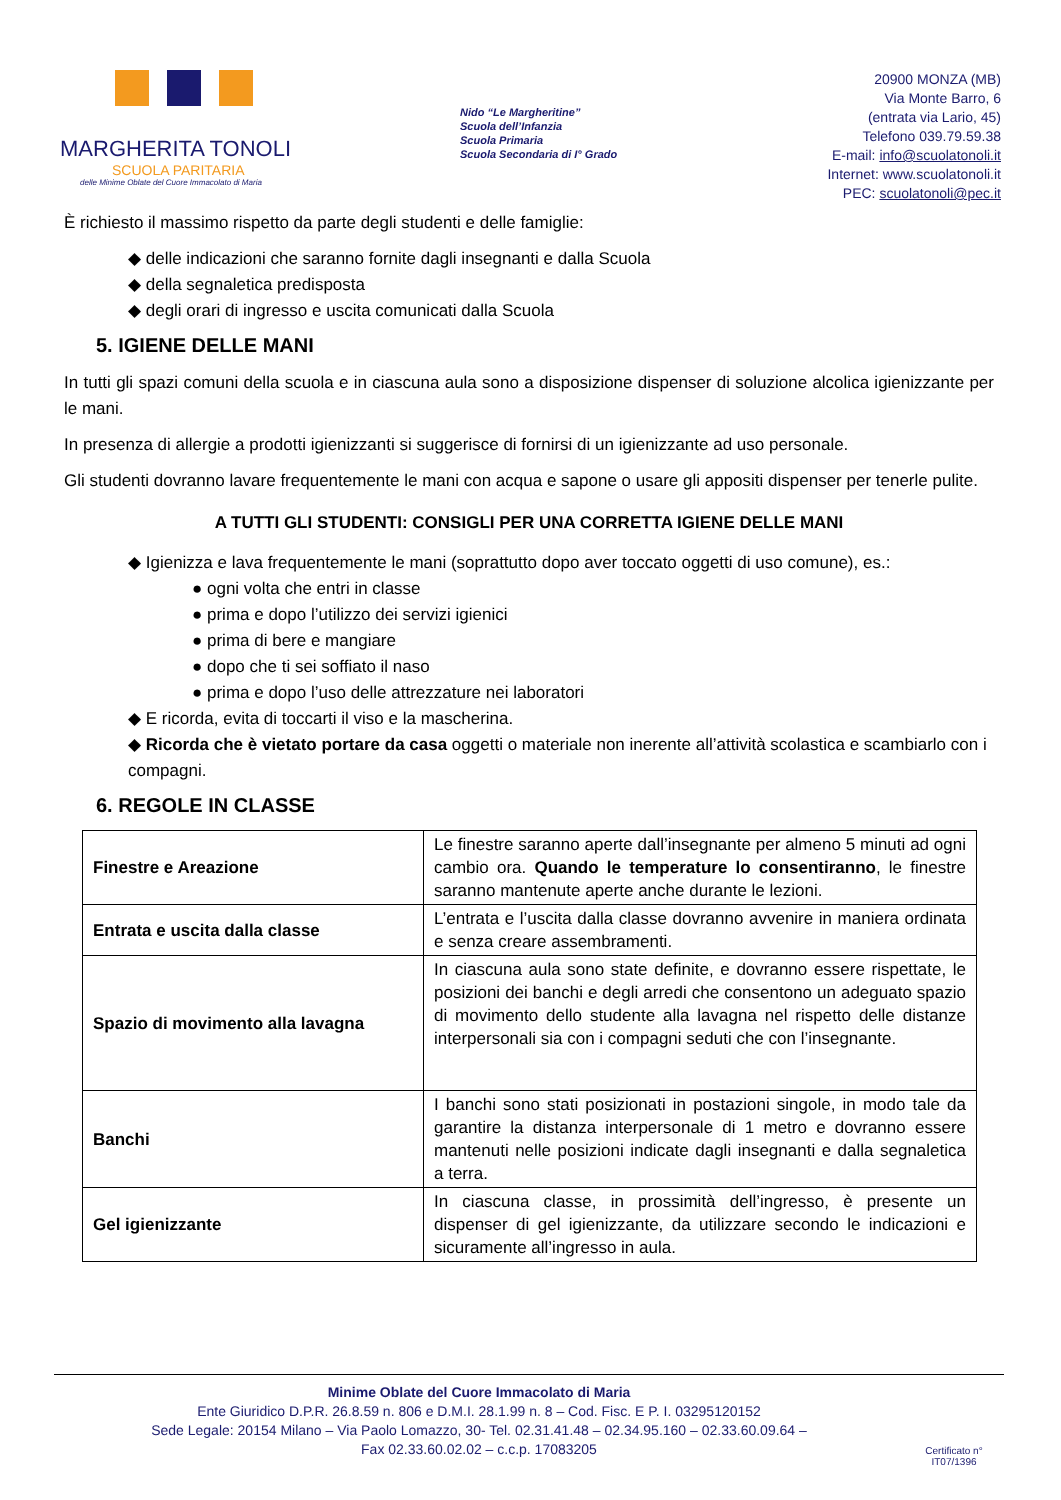MARGHERITA TONOLI
SCUOLA PARITARIA
delle Minime Oblate del Cuore Immacolato di Maria
Nido “Le Margheritine”
Scuola dell’Infanzia
Scuola Primaria
Scuola Secondaria di I° Grado
20900 MONZA (MB)
Via Monte Barro, 6
(entrata via Lario, 45)
Telefono 039.79.59.38
E-mail: info@scuolatonoli.it
Internet: www.scuolatonoli.it
PEC: scuolatonoli@pec.it
È richiesto il massimo rispetto da parte degli studenti e delle famiglie:
◆ delle indicazioni che saranno fornite dagli insegnanti e dalla Scuola
◆ della segnaletica predisposta
◆ degli orari di ingresso e uscita comunicati dalla Scuola
5. IGIENE DELLE MANI
In tutti gli spazi comuni della scuola e in ciascuna aula sono a disposizione dispenser di soluzione alcolica igienizzante per le mani.
In presenza di allergie a prodotti igienizzanti si suggerisce di fornirsi di un igienizzante ad uso personale.
Gli studenti dovranno lavare frequentemente le mani con acqua e sapone o usare gli appositi dispenser per tenerle pulite.
A TUTTI GLI STUDENTI: CONSIGLI PER UNA CORRETTA IGIENE DELLE MANI
◆ Igienizza e lava frequentemente le mani (soprattutto dopo aver toccato oggetti di uso comune), es.:
● ogni volta che entri in classe
● prima e dopo l’utilizzo dei servizi igienici
● prima di bere e mangiare
● dopo che ti sei soffiato il naso
● prima e dopo l’uso delle attrezzature nei laboratori
◆ E ricorda, evita di toccarti il viso e la mascherina.
◆ Ricorda che è vietato portare da casa oggetti o materiale non inerente all’attività scolastica e scambiarlo con i compagni.
6. REGOLE IN CLASSE
| Finestre e Areazione | Le finestre saranno aperte dall’insegnante per almeno 5 minuti ad ogni cambio ora. Quando le temperature lo consentiranno , le finestre saranno mantenute aperte anche durante le lezioni. |
| Entrata e uscita dalla classe | L’entrata e l’uscita dalla classe dovranno avvenire in maniera ordinata e senza creare assembramenti. |
| Spazio di movimento alla lavagna | In ciascuna aula sono state definite, e dovranno essere rispettate, le posizioni dei banchi e degli arredi che consentono un adeguato spazio di movimento dello studente alla lavagna nel rispetto delle distanze interpersonali sia con i compagni seduti che con l’insegnante. |
| Banchi | I banchi sono stati posizionati in postazioni singole, in modo tale da garantire la distanza interpersonale di 1 metro e dovranno essere mantenuti nelle posizioni indicate dagli insegnanti e dalla segnaletica a terra. |
| Gel igienizzante | In ciascuna classe, in prossimità dell’ingresso, è presente un dispenser di gel igienizzante, da utilizzare secondo le indicazioni e sicuramente all’ingresso in aula. |
Minime Oblate del Cuore Immacolato di Maria
Ente Giuridico D.P.R. 26.8.59 n. 806 e D.M.I. 28.1.99 n. 8 – Cod. Fisc. E P. I. 03295120152
Sede Legale: 20154 Milano – Via Paolo Lomazzo, 30- Tel. 02.31.41.48 – 02.34.95.160 – 02.33.60.09.64 –
Fax 02.33.60.02.02 – c.c.p. 17083205
Certificato n°
IT07/1396